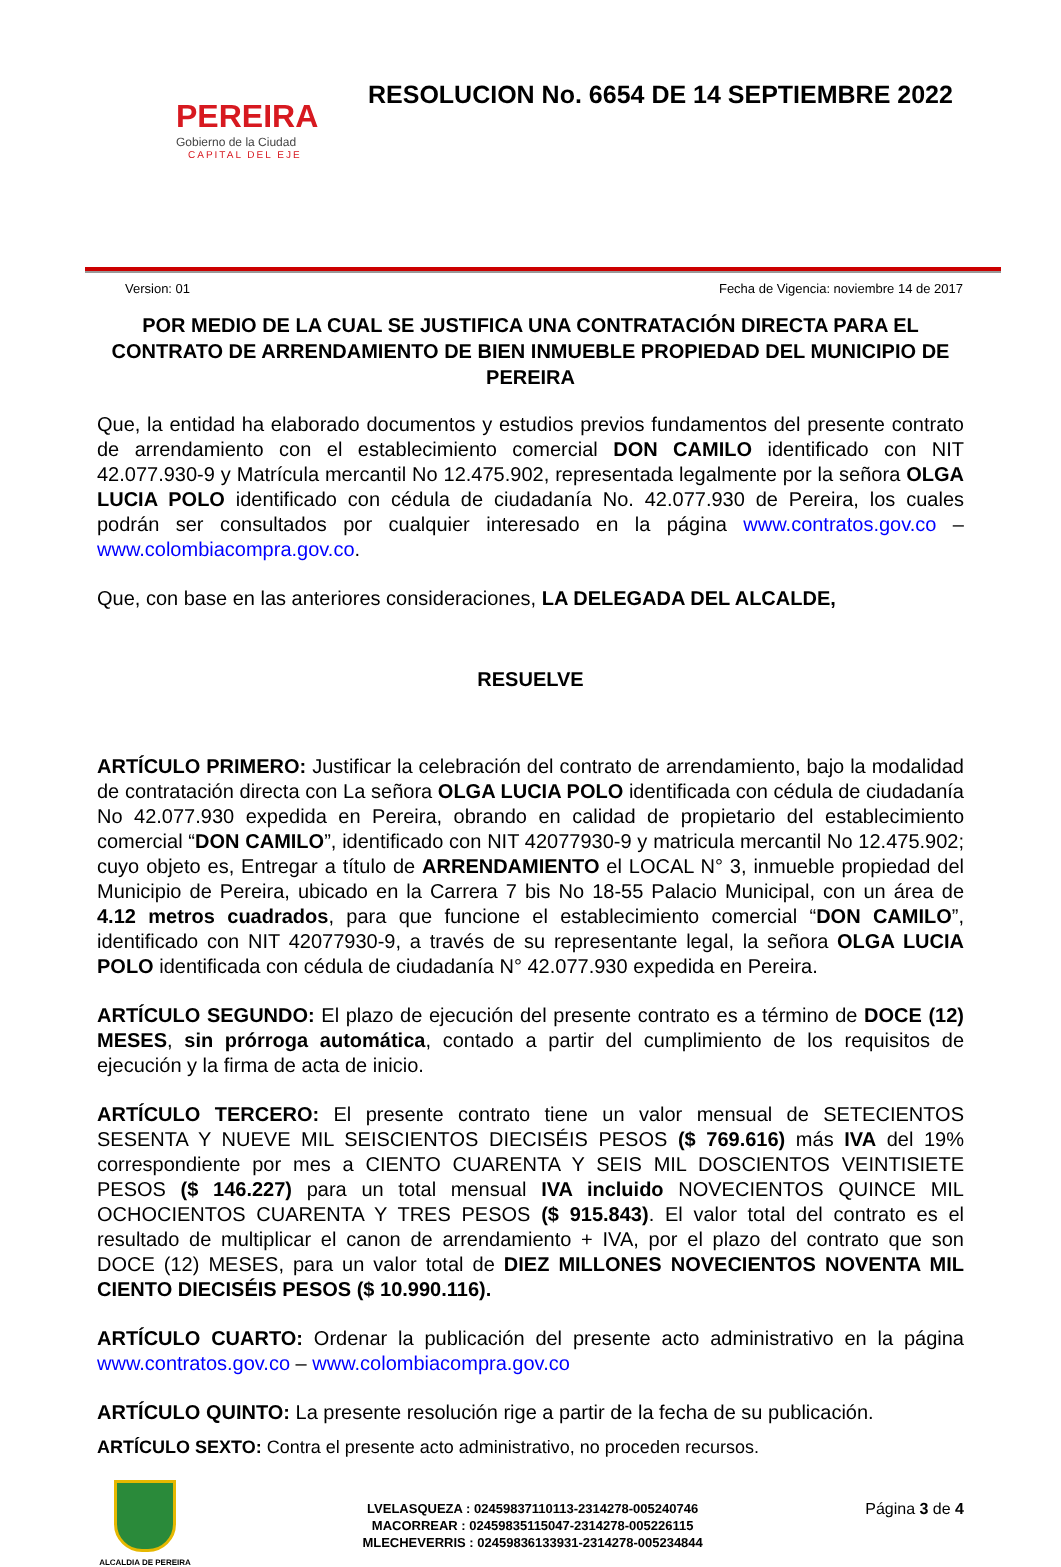PEREIRA
Gobierno de la Ciudad
CAPITAL DEL EJE
RESOLUCION No. 6654 DE 14 SEPTIEMBRE 2022
Version: 01 Fecha de Vigencia: noviembre 14 de 2017
POR MEDIO DE LA CUAL SE JUSTIFICA UNA CONTRATACIÓN DIRECTA PARA EL CONTRATO DE ARRENDAMIENTO DE BIEN INMUEBLE PROPIEDAD DEL MUNICIPIO DE PEREIRA
Que, la entidad ha elaborado documentos y estudios previos fundamentos del presente contrato de arrendamiento con el establecimiento comercial DON CAMILO identificado con NIT 42.077.930-9 y Matrícula mercantil No 12.475.902, representada legalmente por la señora OLGA LUCIA POLO identificado con cédula de ciudadanía No. 42.077.930 de Pereira, los cuales podrán ser consultados por cualquier interesado en la página www.contratos.gov.co – www.colombiacompra.gov.co.
Que, con base en las anteriores consideraciones, LA DELEGADA DEL ALCALDE,
RESUELVE
ARTÍCULO PRIMERO: Justificar la celebración del contrato de arrendamiento, bajo la modalidad de contratación directa con La señora OLGA LUCIA POLO identificada con cédula de ciudadanía No 42.077.930 expedida en Pereira, obrando en calidad de propietario del establecimiento comercial “DON CAMILO”, identificado con NIT 42077930-9 y matricula mercantil No 12.475.902; cuyo objeto es, Entregar a título de ARRENDAMIENTO el LOCAL N° 3, inmueble propiedad del Municipio de Pereira, ubicado en la Carrera 7 bis No 18-55 Palacio Municipal, con un área de 4.12 metros cuadrados, para que funcione el establecimiento comercial “DON CAMILO”, identificado con NIT 42077930-9, a través de su representante legal, la señora OLGA LUCIA POLO identificada con cédula de ciudadanía N° 42.077.930 expedida en Pereira.
ARTÍCULO SEGUNDO: El plazo de ejecución del presente contrato es a término de DOCE (12) MESES, sin prórroga automática, contado a partir del cumplimiento de los requisitos de ejecución y la firma de acta de inicio.
ARTÍCULO TERCERO: El presente contrato tiene un valor mensual de SETECIENTOS SESENTA Y NUEVE MIL SEISCIENTOS DIECISÉIS PESOS ($ 769.616) más IVA del 19% correspondiente por mes a CIENTO CUARENTA Y SEIS MIL DOSCIENTOS VEINTISIETE PESOS ($ 146.227) para un total mensual IVA incluido NOVECIENTOS QUINCE MIL OCHOCIENTOS CUARENTA Y TRES PESOS ($ 915.843). El valor total del contrato es el resultado de multiplicar el canon de arrendamiento + IVA, por el plazo del contrato que son DOCE (12) MESES, para un valor total de DIEZ MILLONES NOVECIENTOS NOVENTA MIL CIENTO DIECISÉIS PESOS ($ 10.990.116).
ARTÍCULO CUARTO: Ordenar la publicación del presente acto administrativo en la página www.contratos.gov.co – www.colombiacompra.gov.co
ARTÍCULO QUINTO: La presente resolución rige a partir de la fecha de su publicación.
ARTÍCULO SEXTO: Contra el presente acto administrativo, no proceden recursos.
ALCALDIA DE PEREIRA
LVELASQUEZA : 02459837110113-2314278-005240746
MACORREAR : 02459835115047-2314278-005226115
MLECHEVERRIS : 02459836133931-2314278-005234844
Página 3 de 4